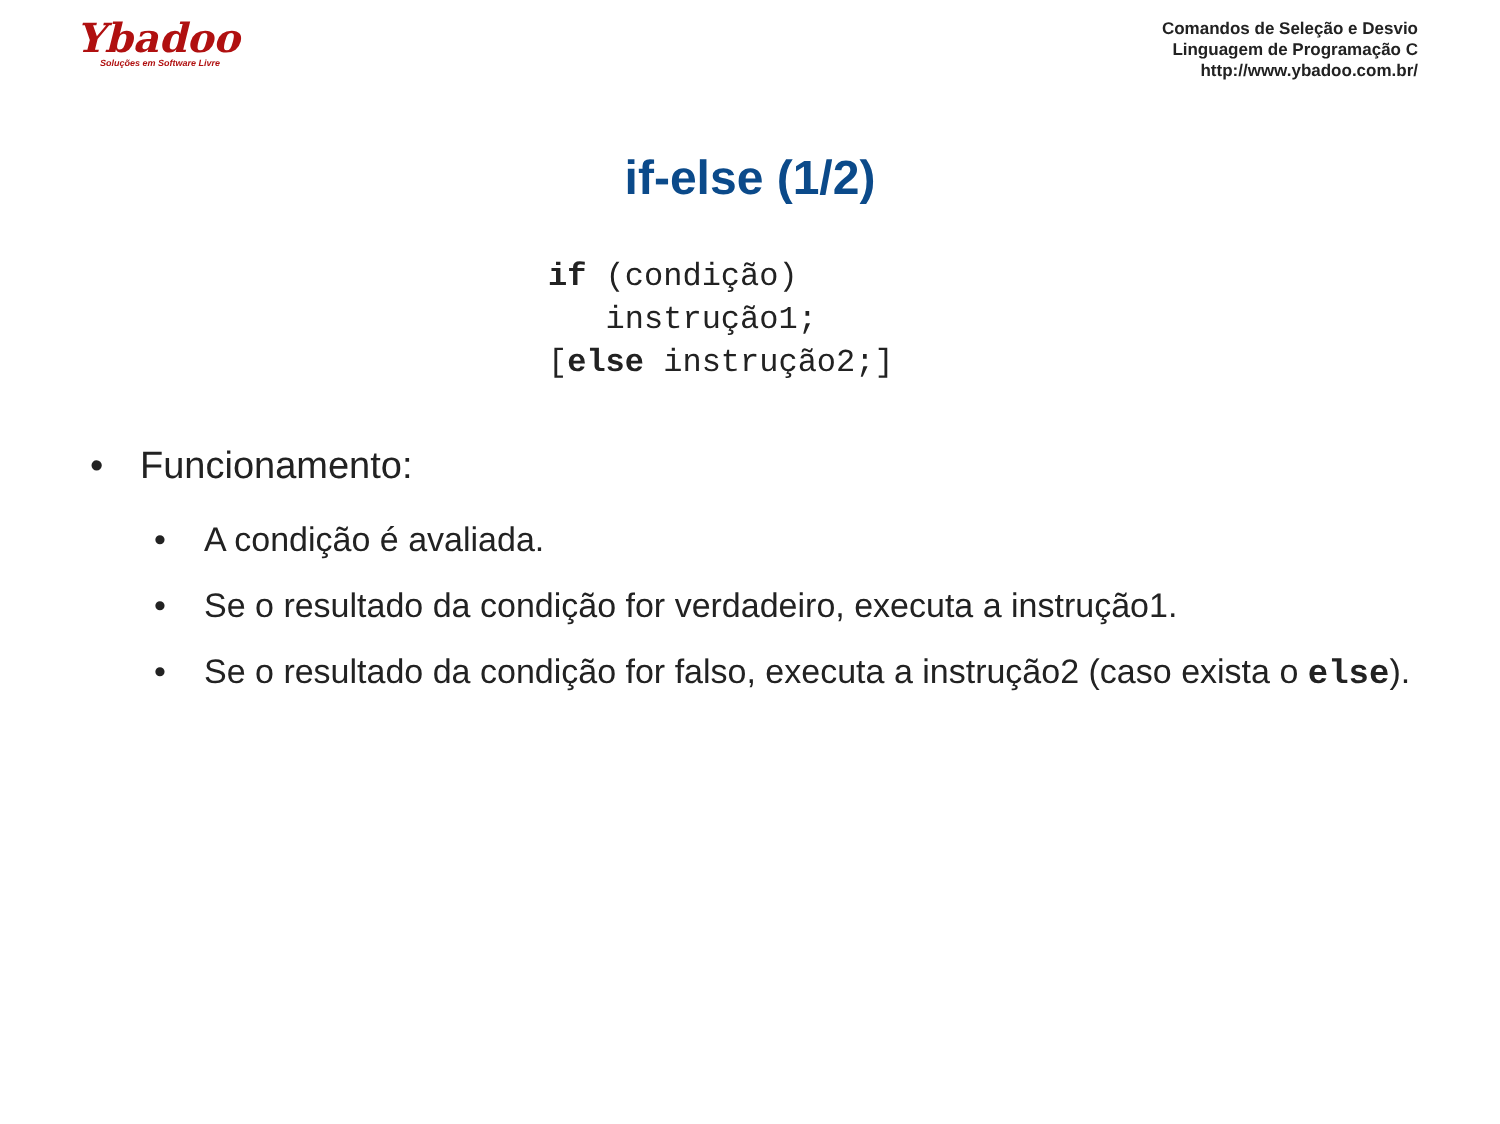Ybadoo
Soluções em Software Livre
Comandos de Seleção e Desvio
Linguagem de Programação C
http://www.ybadoo.com.br/
if-else (1/2)
if (condição)
   instrução1;
[else instrução2;]
• Funcionamento:
• A condição é avaliada.
• Se o resultado da condição for verdadeiro, executa a instrução1.
• Se o resultado da condição for falso, executa a instrução2 (caso exista o else).